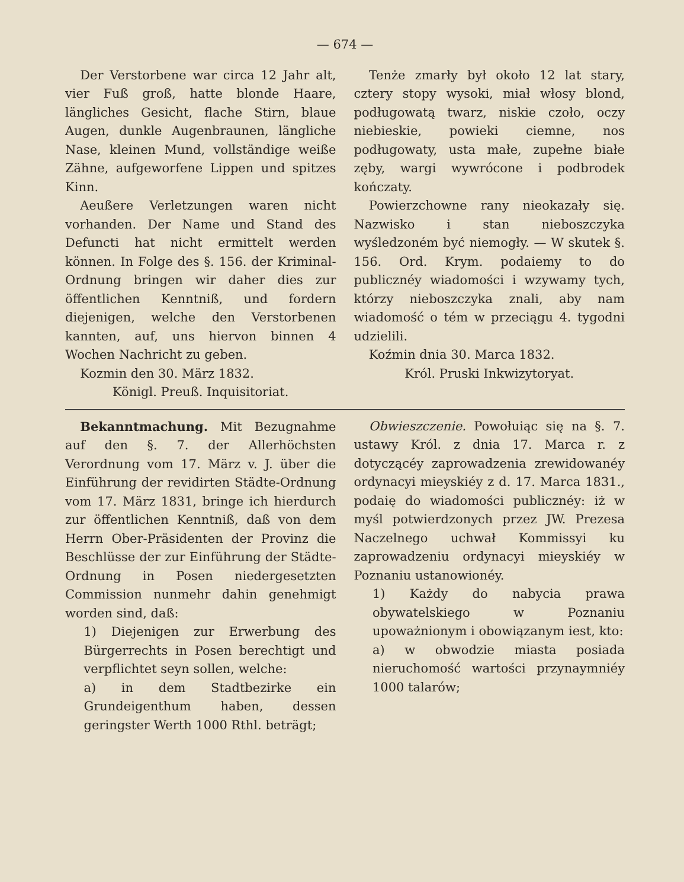— 674 —
Der Verstorbene war circa 12 Jahr alt, vier Fuß groß, hatte blonde Haare, längliches Gesicht, flache Stirn, blaue Augen, dunkle Augenbraunen, längliche Nase, kleinen Mund, vollständige weiße Zähne, aufgeworfene Lippen und spitzes Kinn.
Aeußere Verletzungen waren nicht vorhanden. Der Name und Stand des Defuncti hat nicht ermittelt werden können. In Folge des §. 156. der Kriminal-Ordnung bringen wir daher dies zur öffentlichen Kenntniß, und fordern diejenigen, welche den Verstorbenen kannten, auf, uns hiervon binnen 4 Wochen Nachricht zu geben.
Kozmin den 30. März 1832.
Königl. Preuß. Inquisitoriat.
Tenże zmarły był około 12 lat stary, cztery stopy wysoki, miał włosy blond, podługowatą twarz, niskie czoło, oczy niebieskie, powieki ciemne, nos podługowaty, usta małe, zupełne białe zęby, wargi wywrócone i podbrodek kończaty.
Powierzchowne rany nieokazały się. Nazwisko i stan nieboszczyka wyśledzoném być niemogły. — W skutek §. 156. Ord. Krym. podaiemy to do publicznéy wiadomości i wzywamy tych, którzy nieboszczyka znali, aby nam wiadomość o tém w przeciągu 4. tygodni udzielili.
Koźmin dnia 30. Marca 1832.
Król. Pruski Inkwizytoryat.
Bekanntmachung. Mit Bezugnahme auf den §. 7. der Allerhöchsten Verordnung vom 17. März v. J. über die Einführung der revidirten Städte-Ordnung vom 17. März 1831, bringe ich hierdurch zur öffentlichen Kenntniß, daß von dem Herrn Ober-Präsidenten der Provinz die Beschlüsse der zur Einführung der Städte-Ordnung in Posen niedergesetzten Commission nunmehr dahin genehmigt worden sind, daß:
1) Diejenigen zur Erwerbung des Bürgerrechts in Posen berechtigt und verpflichtet seyn sollen, welche:
a) in dem Stadtbezirke ein Grundeigenthum haben, dessen geringster Werth 1000 Rthl. beträgt;
Obwieszczenie. Powołuiąc się na §. 7. ustawy Król. z dnia 17. Marca r. z dotyczącéy zaprowadzenia zrewidowanéy ordynacyi mieyskiéy z d. 17. Marca 1831., podaię do wiadomości publicznéy: iż w myśl potwierdzonych przez JW. Prezesa Naczelnego uchwał Kommissyi ku zaprowadzeniu ordynacyi mieyskiéy w Poznaniu ustanowionéy.
1) Każdy do nabycia prawa obywatelskiego w Poznaniu upoważnionym i obowiązanym iest, kto:
a) w obwodzie miasta posiada nieruchomość wartości przynaymniéy 1000 talarów;